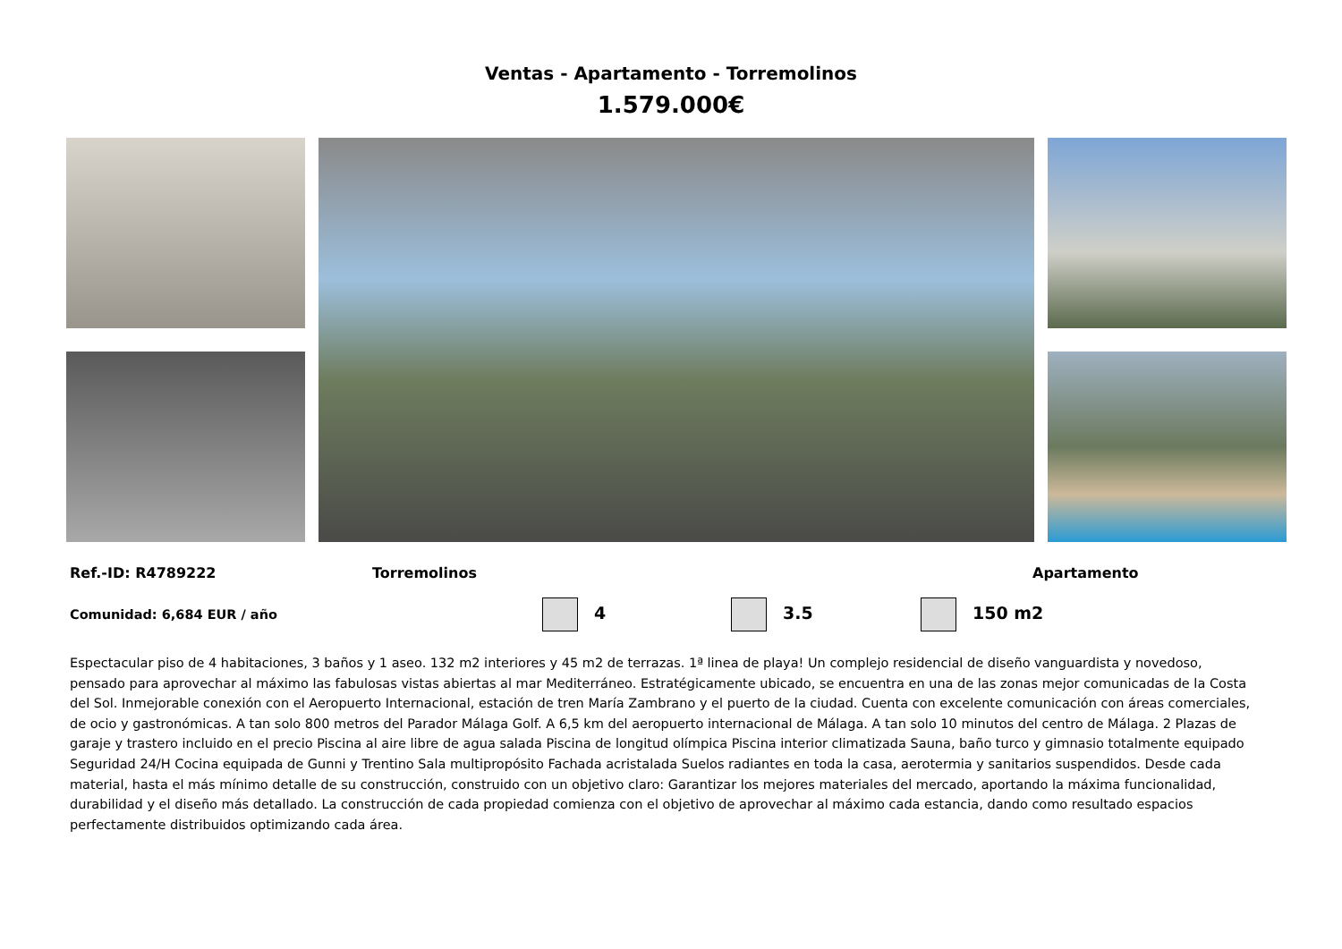Ventas - Apartamento - Torremolinos
1.579.000€
Ref.-ID: R4789222 Torremolinos Apartamento
Comunidad: 6,684 EUR / año 4 3.5 150 m2
Espectacular piso de 4 habitaciones, 3 baños y 1 aseo. 132 m2 interiores y 45 m2 de terrazas. 1ª linea de playa! Un complejo residencial de diseño vanguardista y novedoso, pensado para aprovechar al máximo las fabulosas vistas abiertas al mar Mediterráneo. Estratégicamente ubicado, se encuentra en una de las zonas mejor comunicadas de la Costa del Sol. Inmejorable conexión con el Aeropuerto Internacional, estación de tren María Zambrano y el puerto de la ciudad. Cuenta con excelente comunicación con áreas comerciales, de ocio y gastronómicas. A tan solo 800 metros del Parador Málaga Golf. A 6,5 km del aeropuerto internacional de Málaga. A tan solo 10 minutos del centro de Málaga. 2 Plazas de garaje y trastero incluido en el precio Piscina al aire libre de agua salada Piscina de longitud olímpica Piscina interior climatizada Sauna, baño turco y gimnasio totalmente equipado Seguridad 24/H Cocina equipada de Gunni y Trentino Sala multipropósito Fachada acristalada Suelos radiantes en toda la casa, aerotermia y sanitarios suspendidos. Desde cada material, hasta el más mínimo detalle de su construcción, construido con un objetivo claro: Garantizar los mejores materiales del mercado, aportando la máxima funcionalidad, durabilidad y el diseño más detallado. La construcción de cada propiedad comienza con el objetivo de aprovechar al máximo cada estancia, dando como resultado espacios perfectamente distribuidos optimizando cada área.